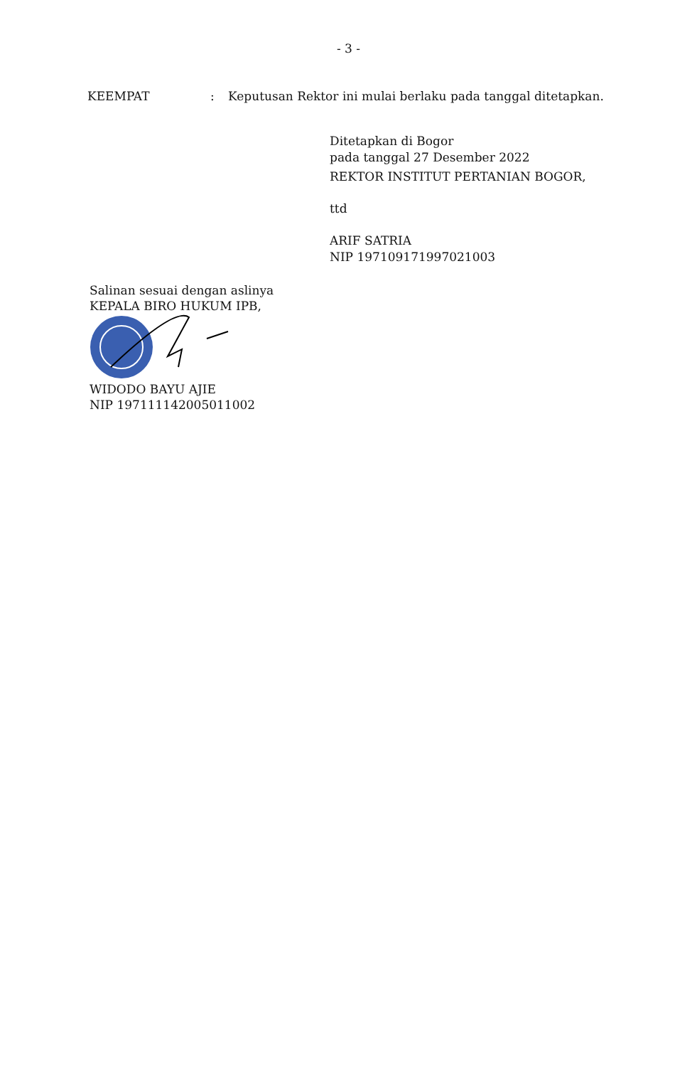- 3 -
KEEMPAT : Keputusan Rektor ini mulai berlaku pada tanggal ditetapkan.
Ditetapkan di Bogor
pada tanggal 27 Desember 2022
REKTOR INSTITUT PERTANIAN BOGOR,
ttd
ARIF SATRIA
NIP 197109171997021003
Salinan sesuai dengan aslinya
KEPALA BIRO HUKUM IPB,
WIDODO BAYU AJIE
NIP 197111142005011002